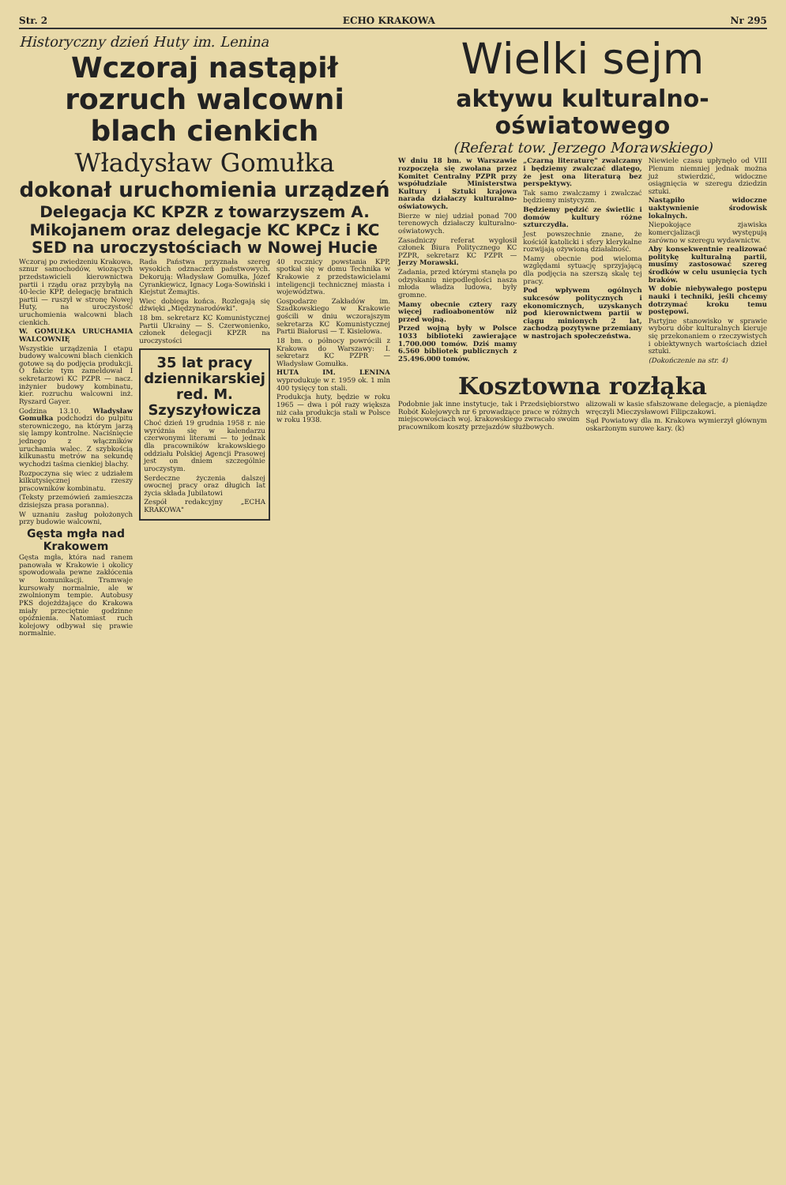Str. 2 ECHO KRAKOWA Nr 295
Historyczny dzień Huty im. Lenina
Wczoraj nastąpił rozruch walcowni blach cienkich
Władysław Gomułka
dokonał uruchomienia urządzeń
Delegacja KC KPZR z towarzyszem A. Mikojanem oraz delegacje KC KPCz i KC SED na uroczystościach w Nowej Hucie
Wczoraj po zwiedzeniu Krakowa, sznur samochodów, wiozących przedstawicieli kierownictwa partii i rządu oraz przybyłą na 40-lecie KPP, delegację bratnich partii — ruszył w stronę Nowej Huty, na uroczystość uruchomienia walcowni blach cienkich.
W. GOMUŁKA URUCHAMIA WALCOWNIĘ
Wszystkie urządzenia I etapu budowy walcowni blach cienkich gotowe są do podjęcia produkcji. O fakcie tym zameldował I sekretarzowi KC PZPR — nacz. inżynier budowy kombinatu, kier. rozruchu walcowni inż. Ryszard Gayer.
Godzina 13.10. Władysław Gomułka podchodzi do pulpitu sterowniczego, na którym jarzą się lampy kontrolne. Naciśnięcie jednego z włączników uruchamia walec. Z szybkością kilkunastu metrów na sekundę wychodzi taśma cienkiej blachy.
Rozpoczyna się wiec z udziałem kilkutysięcznej rzeszy pracowników kombinatu.
(Teksty przemówień zamieszcza dzisiejsza prasa poranna).
W uznaniu zasług położonych przy budowie walcowni,
Gęsta mgła nad Krakowem
Gęsta mgła, która nad ranem panowała w Krakowie i okolicy spowodowała pewne zakłócenia w komunikacji. Tramwaje kursowały normalnie, ale w zwolnionym tempie. Autobusy PKS dojeżdżające do Krakowa miały przeciętnie godzinne opóźnienia. Natomiast ruch kolejowy odbywał się prawie normalnie.
Rada Państwa przyznała szereg wysokich odznaczeń państwowych. Dekorują: Władysław Gomułka, Józef Cyrankiewicz, Ignacy Loga-Sowiński i Kiejstut Żemajtis.
Wiec dobiega końca. Rozlegają się dźwięki „Międzynarodówki".
18 bm. sekretarz KC Komunistycznej Partii Ukrainy — S. Czerwonienko, członek delegacji KPZR na uroczystości
35 lat pracy dziennikarskiej red. M. Szyszyłowicza
Choć dzień 19 grudnia 1958 r. nie wyróżnia się w kalendarzu czerwonymi literami — to jednak dla pracowników krakowskiego oddziału Polskiej Agencji Prasowej jest on dniem szczególnie uroczystym.
Serdeczne życzenia dalszej owocnej pracy oraz długich lat życia składa Jubilatowi
Zespół redakcyjny „ECHA KRAKOWA"
40 rocznicy powstania KPP, spotkał się w domu Technika w Krakowie z przedstawicielami inteligencji technicznej miasta i województwa.
Gospodarze Zakładów im. Szadkowskiego w Krakowie gościli w dniu wczorajszym sekretarza KC Komunistycznej Partii Białorusi — T. Kisielowa.
18 bm. o północy powrócili z Krakowa do Warszawy: I. sekretarz KC PZPR — Władysław Gomułka.
HUTA IM. LENINA wyprodukuje w r. 1959 ok. 1 mln 400 tysięcy ton stali.
Produkcja huty, będzie w roku 1965 — dwa i pół razy większa niż cała produkcja stali w Polsce w roku 1938.
Wielki sejm
aktywu kulturalno-oświatowego
(Referat tow. Jerzego Morawskiego)
W dniu 18 bm. w Warszawie rozpoczęła się zwołana przez Komitet Centralny PZPR przy współudziale Ministerstwa Kultury i Sztuki krajowa narada działaczy kulturalno-oświatowych.
Bierze w niej udział ponad 700 terenowych działaczy kulturalno-oświatowych.
Zasadniczy referat wygłosił członek Biura Politycznego KC PZPR, sekretarz KC PZPR — Jerzy Morawski.
Zadania, przed którymi stanęła po odzyskaniu niepodległości nasza młoda władza ludowa, były gromne.
Mamy obecnie cztery razy więcej radioabonentów niż przed wojną.
Przed wojną były w Polsce 1033 biblioteki zawierające 1.700.000 tomów. Dziś mamy 6.560 bibliotek publicznych z 25.496.000 tomów.
„Czarną literaturę" zwalczamy i będziemy zwalczać dlatego, że jest ona literaturą bez perspektywy.
Tak samo zwalczamy i zwalczać będziemy mistycyzm.
Będziemy pędzić ze świetlic i domów kultury różne szturczydła.
Jest powszechnie znane, że kościół katolicki i sfery klerykalne rozwijają ożywioną działalność.
Mamy obecnie pod wieloma względami sytuację sprzyjającą dla podjęcia na szerszą skalę tej pracy.
Pod wpływem ogólnych sukcesów politycznych i ekonomicznych, uzyskanych pod kierownictwem partii w ciągu minionych 2 lat, zachodzą pozytywne przemiany w nastrojach społeczeństwa.
Niewiele czasu upłynęło od VIII Plenum niemniej jednak można już stwierdzić, widoczne osiągnięcia w szeregu dziedzin sztuki.
Nastąpiło widoczne uaktywnienie środowisk lokalnych.
Niepokojące zjawiska komercjalizacji występują zarówno w szeregu wydawnictw.
Aby konsekwentnie realizować politykę kulturalną partii, musimy zastosować szereg środków w celu usunięcia tych braków.
W dobie niebywałego postępu nauki i techniki, jeśli chcemy dotrzymać kroku temu postępowi.
Partyjne stanowisko w sprawie wyboru dóbr kulturalnych kieruje się przekonaniem o rzeczywistych i obiektywnych wartościach dzieł sztuki.
(Dokończenie na str. 4)
Kosztowna rozłąka
Podobnie jak inne instytucje, tak i Przedsiębiorstwo Robót Kolejowych nr 6 prowadzące prace w różnych miejscowościach woj. krakowskiego zwracało swoim pracownikom koszty przejazdów służbowych.
alizowali w kasie sfałszowane delegacje, a pieniądze wręczyli Mieczysławowi Filipczakowi.
Sąd Powiatowy dla m. Krakowa wymierzył głównym oskarżonym surowe kary. (k)